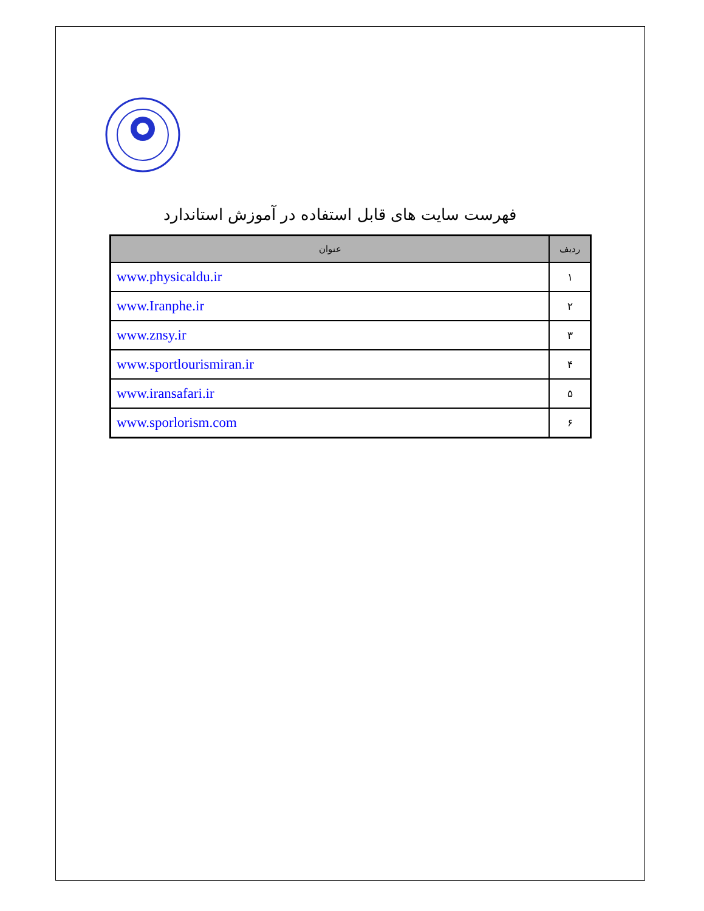فهرست سایت های قابل استفاده در آموزش استاندارد
| عنوان | ردیف |
| --- | --- |
| www.physicaldu.ir | ۱ |
| www.Iranphe.ir | ۲ |
| www.znsy.ir | ۳ |
| www.sportlourismiran.ir | ۴ |
| www.iransafari.ir | ۵ |
| www.sporlorism.com | ۶ |